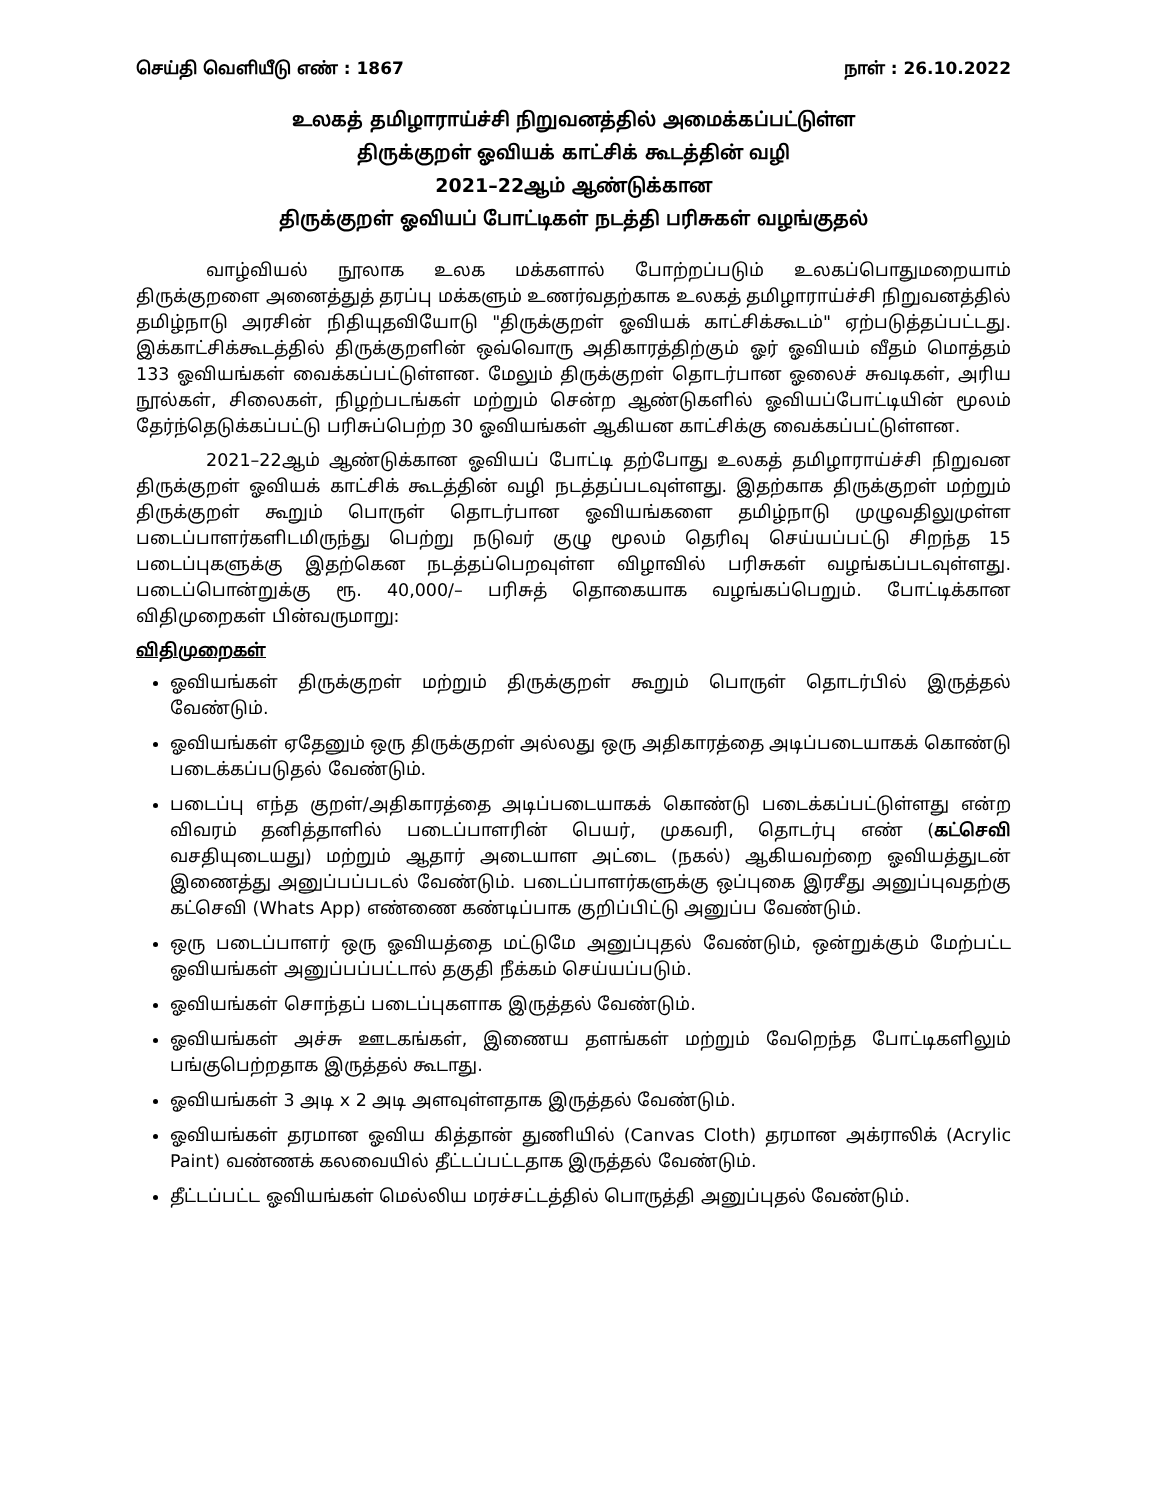செய்தி வெளியீடு எண் : 1867 நாள் : 26.10.2022
உலகத் தமிழாராய்ச்சி நிறுவனத்தில் அமைக்கப்பட்டுள்ள
திருக்குறள் ஓவியக் காட்சிக் கூடத்தின் வழி
2021–22ஆம் ஆண்டுக்கான
திருக்குறள் ஓவியப் போட்டிகள் நடத்தி பரிசுகள் வழங்குதல்
வாழ்வியல் நூலாக உலக மக்களால் போற்றப்படும் உலகப்பொதுமறையாம் திருக்குறளை அனைத்துத் தரப்பு மக்களும் உணர்வதற்காக உலகத் தமிழாராய்ச்சி நிறுவனத்தில் தமிழ்நாடு அரசின் நிதியுதவியோடு "திருக்குறள் ஓவியக் காட்சிக்கூடம்" ஏற்படுத்தப்பட்டது. இக்காட்சிக்கூடத்தில் திருக்குறளின் ஒவ்வொரு அதிகாரத்திற்கும் ஓர் ஓவியம் வீதம் மொத்தம் 133 ஓவியங்கள் வைக்கப்பட்டுள்ளன. மேலும் திருக்குறள் தொடர்பான ஓலைச் சுவடிகள், அரிய நூல்கள், சிலைகள், நிழற்படங்கள் மற்றும் சென்ற ஆண்டுகளில் ஓவியப்போட்டியின் மூலம் தேர்ந்தெடுக்கப்பட்டு பரிசுப்பெற்ற 30 ஓவியங்கள் ஆகியன காட்சிக்கு வைக்கப்பட்டுள்ளன.
2021–22ஆம் ஆண்டுக்கான ஓவியப் போட்டி தற்போது உலகத் தமிழாராய்ச்சி நிறுவன திருக்குறள் ஓவியக் காட்சிக் கூடத்தின் வழி நடத்தப்படவுள்ளது. இதற்காக திருக்குறள் மற்றும் திருக்குறள் கூறும் பொருள் தொடர்பான ஓவியங்களை தமிழ்நாடு முழுவதிலுமுள்ள படைப்பாளர்களிடமிருந்து பெற்று நடுவர் குழு மூலம் தெரிவு செய்யப்பட்டு சிறந்த 15 படைப்புகளுக்கு இதற்கென நடத்தப்பெறவுள்ள விழாவில் பரிசுகள் வழங்கப்படவுள்ளது. படைப்பொன்றுக்கு ரூ. 40,000/– பரிசுத் தொகையாக வழங்கப்பெறும். போட்டிக்கான விதிமுறைகள் பின்வருமாறு:
விதிமுறைகள்
ஓவியங்கள் திருக்குறள் மற்றும் திருக்குறள் கூறும் பொருள் தொடர்பில் இருத்தல் வேண்டும்.
ஓவியங்கள் ஏதேனும் ஒரு திருக்குறள் அல்லது ஒரு அதிகாரத்தை அடிப்படையாகக் கொண்டு படைக்கப்படுதல் வேண்டும்.
படைப்பு எந்த குறள்/அதிகாரத்தை அடிப்படையாகக் கொண்டு படைக்கப்பட்டுள்ளது என்ற விவரம் தனித்தாளில் படைப்பாளரின் பெயர், முகவரி, தொடர்பு எண் (கட்செவி வசதியுடையது) மற்றும் ஆதார் அடையாள அட்டை (நகல்) ஆகியவற்றை ஓவியத்துடன் இணைத்து அனுப்பப்படல் வேண்டும். படைப்பாளர்களுக்கு ஒப்புகை இரசீது அனுப்புவதற்கு கட்செவி (Whats App) எண்ணை கண்டிப்பாக குறிப்பிட்டு அனுப்ப வேண்டும்.
ஒரு படைப்பாளர் ஒரு ஓவியத்தை மட்டுமே அனுப்புதல் வேண்டும், ஒன்றுக்கும் மேற்பட்ட ஓவியங்கள் அனுப்பப்பட்டால் தகுதி நீக்கம் செய்யப்படும்.
ஓவியங்கள் சொந்தப் படைப்புகளாக இருத்தல் வேண்டும்.
ஓவியங்கள் அச்சு ஊடகங்கள், இணைய தளங்கள் மற்றும் வேறெந்த போட்டிகளிலும் பங்குபெற்றதாக இருத்தல் கூடாது.
ஓவியங்கள் 3 அடி x 2 அடி அளவுள்ளதாக இருத்தல் வேண்டும்.
ஓவியங்கள் தரமான ஓவிய கித்தான் துணியில் (Canvas Cloth) தரமான அக்ராலிக் (Acrylic Paint) வண்ணக் கலவையில் தீட்டப்பட்டதாக இருத்தல் வேண்டும்.
தீட்டப்பட்ட ஓவியங்கள் மெல்லிய மரச்சட்டத்தில் பொருத்தி அனுப்புதல் வேண்டும்.